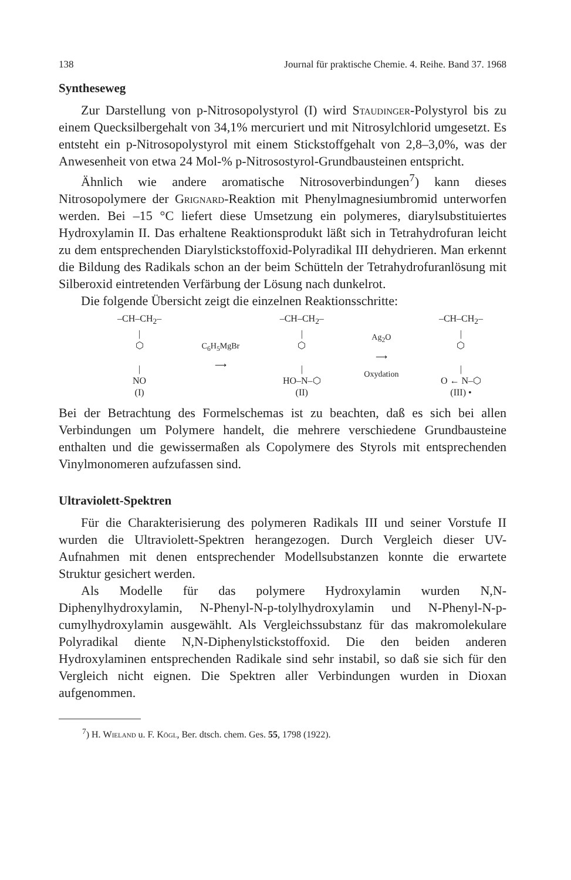138 Journal für praktische Chemie. 4. Reihe. Band 37. 1968
Syntheseweg
Zur Darstellung von p-Nitrosopolystyrol (I) wird Staudinger-Polystyrol bis zu einem Quecksilbergehalt von 34,1% mercuriert und mit Nitrosylchlorid umgesetzt. Es entsteht ein p-Nitrosopolystyrol mit einem Stickstoffgehalt von 2,8–3,0%, was der Anwesenheit von etwa 24 Mol-% p-Nitrosostyrol-Grundbausteinen entspricht.
Ähnlich wie andere aromatische Nitrosoverbindungen<sup>7</sup>) kann dieses Nitrosopolymere der Grignard-Reaktion mit Phenylmagnesiumbromid unterworfen werden. Bei –15 °C liefert diese Umsetzung ein polymeres, diarylsubstituiertes Hydroxylamin II. Das erhaltene Reaktionsprodukt läßt sich in Tetrahydrofuran leicht zu dem entsprechenden Diarylstickstoffoxid-Polyradikal III dehydrieren. Man erkennt die Bildung des Radikals schon an der beim Schütteln der Tetrahydrofuranlösung mit Silberoxid eintretenden Verfärbung der Lösung nach dunkelrot.
Die folgende Übersicht zeigt die einzelnen Reaktionsschritte:
–CH–CH<sub>2</sub>–
|
⬡
|
NO
(I)
C<sub>6</sub>H<sub>5</sub>MgBr
⟶
–CH–CH<sub>2</sub>–
|
⬡
|
HO–N–⬡
(II)
Ag<sub>2</sub>O
⟶
Oxydation
–CH–CH<sub>2</sub>–
|
⬡
|
O ← N–⬡
(III) •
Bei der Betrachtung des Formelschemas ist zu beachten, daß es sich bei allen Verbindungen um Polymere handelt, die mehrere verschiedene Grundbausteine enthalten und die gewissermaßen als Copolymere des Styrols mit entsprechenden Vinylmonomeren aufzufassen sind.
Ultraviolett-Spektren
Für die Charakterisierung des polymeren Radikals III und seiner Vorstufe II wurden die Ultraviolett-Spektren herangezogen. Durch Vergleich dieser UV-Aufnahmen mit denen entsprechender Modellsubstanzen konnte die erwartete Struktur gesichert werden.
Als Modelle für das polymere Hydroxylamin wurden N,N-Diphenylhydroxylamin, N-Phenyl-N-p-tolylhydroxylamin und N-Phenyl-N-p-cumylhydroxylamin ausgewählt. Als Vergleichssubstanz für das makromolekulare Polyradikal diente N,N-Diphenylstickstoffoxid. Die den beiden anderen Hydroxylaminen entsprechenden Radikale sind sehr instabil, so daß sie sich für den Vergleich nicht eignen. Die Spektren aller Verbindungen wurden in Dioxan aufgenommen.
<sup>7</sup>) H. Wieland u. F. Kögl, Ber. dtsch. chem. Ges. 55, 1798 (1922).